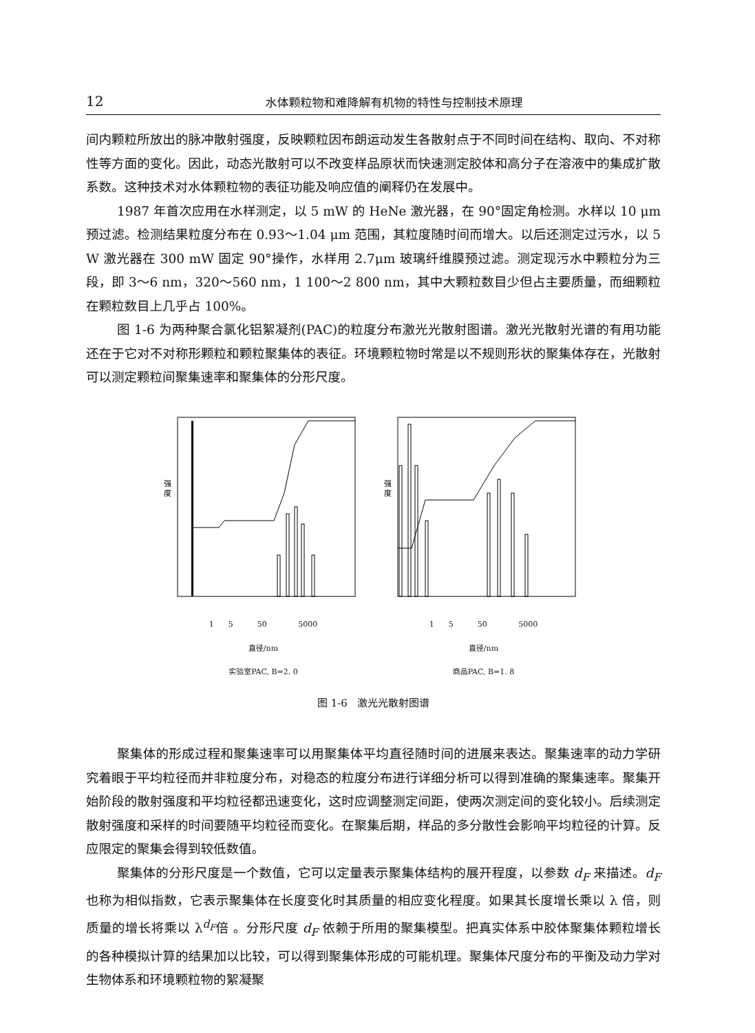12 水体颗粒物和难降解有机物的特性与控制技术原理
间内颗粒所放出的脉冲散射强度，反映颗粒因布朗运动发生各散射点于不同时间在结构、取向、不对称性等方面的变化。因此，动态光散射可以不改变样品原状而快速测定胶体和高分子在溶液中的集成扩散系数。这种技术对水体颗粒物的表征功能及响应值的阐释仍在发展中。
1987 年首次应用在水样测定，以 5 mW 的 HeNe 激光器，在 90°固定角检测。水样以 10 μm 预过滤。检测结果粒度分布在 0.93～1.04 μm 范围，其粒度随时间而增大。以后还测定过污水，以 5 W 激光器在 300 mW 固定 90°操作，水样用 2.7μm 玻璃纤维膜预过滤。测定现污水中颗粒分为三段，即 3～6 nm，320～560 nm，1 100～2 800 nm，其中大颗粒数目少但占主要质量，而细颗粒在颗粒数目上几乎占 100%。
图 1-6 为两种聚合氯化铝絮凝剂(PAC)的粒度分布激光光散射图谱。激光光散射光谱的有用功能还在于它对不对称形颗粒和颗粒聚集体的表征。环境颗粒物时常是以不规则形状的聚集体存在，光散射可以测定颗粒间聚集速率和聚集体的分形尺度。
强
度
1 5 50 5000
直径/nm
实验室PAC, B=2. 0
强
度
1 5 50 5000
直径/nm
商品PAC, B=1. 8
图 1-6 激光光散射图谱
聚集体的形成过程和聚集速率可以用聚集体平均直径随时间的进展来表达。聚集速率的动力学研究着眼于平均粒径而并非粒度分布，对稳态的粒度分布进行详细分析可以得到准确的聚集速率。聚集开始阶段的散射强度和平均粒径都迅速变化，这时应调整测定间距，使两次测定间的变化较小。后续测定散射强度和采样的时间要随平均粒径而变化。在聚集后期，样品的多分散性会影响平均粒径的计算。反应限定的聚集会得到较低数值。
聚集体的分形尺度是一个数值，它可以定量表示聚集体结构的展开程度，以参数 d<sub>F</sub> 来描述。d<sub>F</sub> 也称为相似指数，它表示聚集体在长度变化时其质量的相应变化程度。如果其长度增长乘以 λ 倍，则质量的增长将乘以 λ<sup>d<sub>F</sub></sup>倍 。分形尺度 d<sub>F</sub> 依赖于所用的聚集模型。把真实体系中胶体聚集体颗粒增长的各种模拟计算的结果加以比较，可以得到聚集体形成的可能机理。聚集体尺度分布的平衡及动力学对生物体系和环境颗粒物的絮凝聚